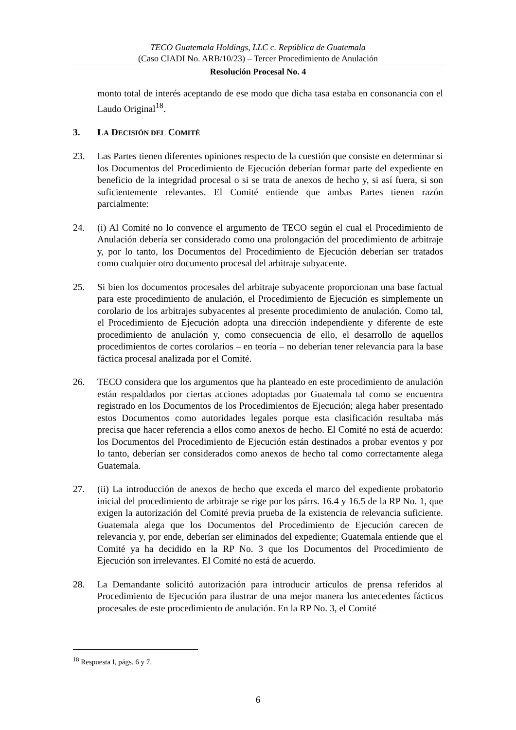TECO Guatemala Holdings, LLC c. República de Guatemala
(Caso CIADI No. ARB/10/23) – Tercer Procedimiento de Anulación
Resolución Procesal No. 4
monto total de interés aceptando de ese modo que dicha tasa estaba en consonancia con el Laudo Original<sup>18</sup>.
3. LA DECISIÓN DEL COMITÉ
23. Las Partes tienen diferentes opiniones respecto de la cuestión que consiste en determinar si los Documentos del Procedimiento de Ejecución deberían formar parte del expediente en beneficio de la integridad procesal o si se trata de anexos de hecho y, si así fuera, si son suficientemente relevantes. El Comité entiende que ambas Partes tienen razón parcialmente:
24. (i) Al Comité no lo convence el argumento de TECO según el cual el Procedimiento de Anulación debería ser considerado como una prolongación del procedimiento de arbitraje y, por lo tanto, los Documentos del Procedimiento de Ejecución deberían ser tratados como cualquier otro documento procesal del arbitraje subyacente.
25. Si bien los documentos procesales del arbitraje subyacente proporcionan una base factual para este procedimiento de anulación, el Procedimiento de Ejecución es simplemente un corolario de los arbitrajes subyacentes al presente procedimiento de anulación. Como tal, el Procedimiento de Ejecución adopta una dirección independiente y diferente de este procedimiento de anulación y, como consecuencia de ello, el desarrollo de aquellos procedimientos de cortes corolarios – en teoría – no deberían tener relevancia para la base fáctica procesal analizada por el Comité.
26. TECO considera que los argumentos que ha planteado en este procedimiento de anulación están respaldados por ciertas acciones adoptadas por Guatemala tal como se encuentra registrado en los Documentos de los Procedimientos de Ejecución; alega haber presentado estos Documentos como autoridades legales porque esta clasificación resultaba más precisa que hacer referencia a ellos como anexos de hecho. El Comité no está de acuerdo: los Documentos del Procedimiento de Ejecución están destinados a probar eventos y por lo tanto, deberían ser considerados como anexos de hecho tal como correctamente alega Guatemala.
27. (ii) La introducción de anexos de hecho que exceda el marco del expediente probatorio inicial del procedimiento de arbitraje se rige por los párrs. 16.4 y 16.5 de la RP No. 1, que exigen la autorización del Comité previa prueba de la existencia de relevancia suficiente. Guatemala alega que los Documentos del Procedimiento de Ejecución carecen de relevancia y, por ende, deberían ser eliminados del expediente; Guatemala entiende que el Comité ya ha decidido en la RP No. 3 que los Documentos del Procedimiento de Ejecución son irrelevantes. El Comité no está de acuerdo.
28. La Demandante solicitó autorización para introducir artículos de prensa referidos al Procedimiento de Ejecución para ilustrar de una mejor manera los antecedentes fácticos procesales de este procedimiento de anulación. En la RP No. 3, el Comité
<sup>18</sup> Respuesta I, págs. 6 y 7.
6